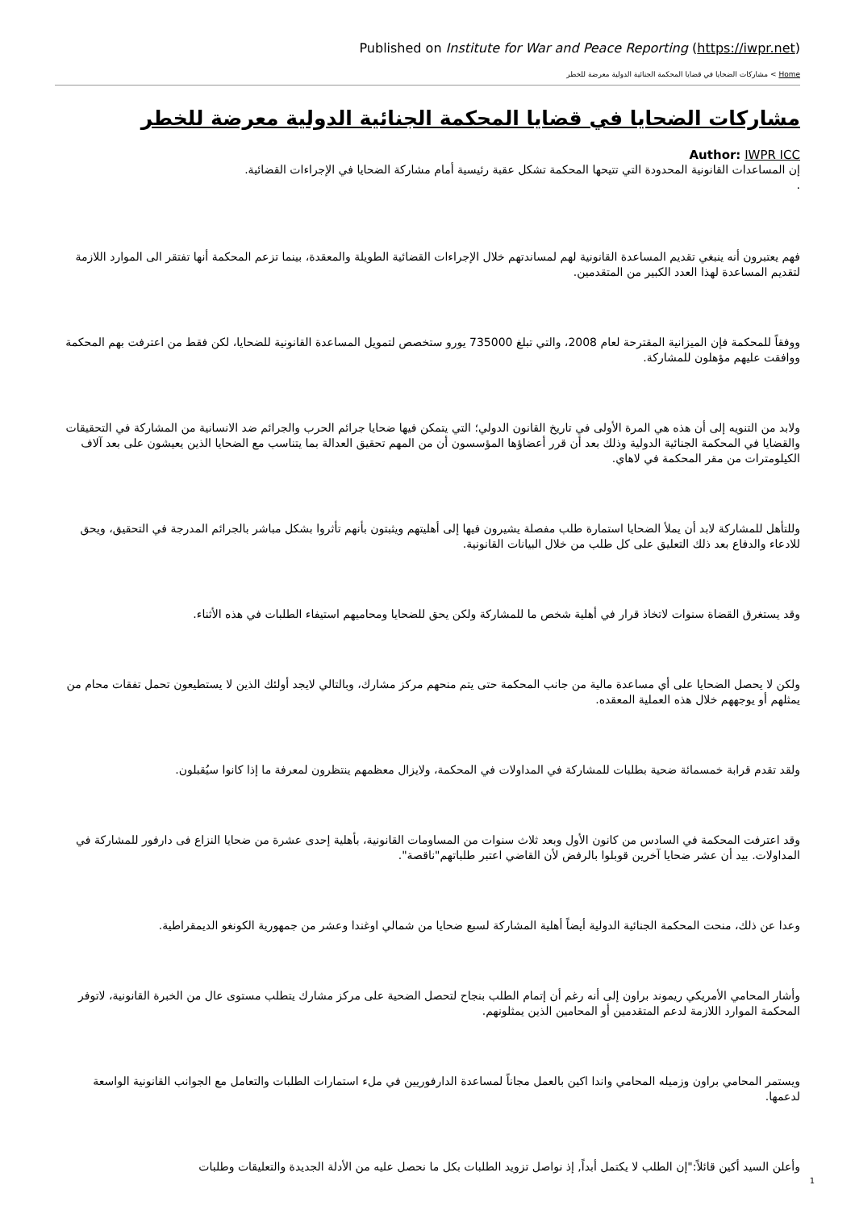Published on Institute for War and Peace Reporting (https://iwpr.net)
Home > مشاركات الضحايا في قضايا المحكمة الجنائية الدولية معرضة للخطر
مشاركات الضحايا في قضايا المحكمة الجنائية الدولية معرضة للخطر
Author: IWPR ICC
إن المساعدات القانونية المحدودة التي تتيحها المحكمة تشكل عقبة رئيسية أمام مشاركة الضحايا في الإجراءات القضائية.
.
فهم يعتبرون أنه ينبغي تقديم المساعدة القانونية لهم لمساندتهم خلال الإجراءات القضائية الطويلة والمعقدة، بينما تزعم المحكمة أنها تفتقر الى الموارد اللازمة لتقديم المساعدة لهذا العدد الكبير من المتقدمين.
ووفقاً للمحكمة فإن الميزانية المقترحة لعام 2008، والتي تبلغ 735000 يورو ستخصص لتمويل المساعدة القانونية للضحايا، لكن فقط من اعترفت بهم المحكمة ووافقت عليهم مؤهلون للمشاركة.
ولابد من التنويه إلى أن هذه هي المرة الأولى في تاريخ القانون الدولي؛ التي يتمكن فيها ضحايا جرائم الحرب والجرائم ضد الانسانية من المشاركة في التحقيقات والقضايا في المحكمة الجنائية الدولية وذلك بعد أن قرر أعضاؤها المؤسسون أن من المهم تحقيق العدالة بما يتناسب مع الضحايا الذين يعيشون على بعد آلاف الكيلومترات من مقر المحكمة في لاهاي.
وللتأهل للمشاركة لابد أن يملأ الضحايا استمارة طلب مفصلة يشيرون فيها إلى أهليتهم ويثبتون بأنهم تأثروا بشكل مباشر بالجرائم المدرجة في التحقيق، ويحق للادعاء والدفاع بعد ذلك التعليق على كل طلب من خلال البيانات القانونية.
وقد يستغرق القضاة سنوات لاتخاذ قرار في أهلية شخص ما للمشاركة ولكن يحق للضحايا ومحاميهم استيفاء الطلبات في هذه الأثناء.
ولكن لا يحصل الضحايا على أي مساعدة مالية من جانب المحكمة حتى يتم منحهم مركز مشارك، وبالتالي لايجد أولئك الذين لا يستطيعون تحمل تفقات محام من يمثلهم أو يوجههم خلال هذه العملية المعقده.
ولقد تقدم قرابة خمسمائة ضحية بطلبات للمشاركة في المداولات في المحكمة، ولايزال معظمهم ينتظرون لمعرفة ما إذا كانوا سيُقبلون.
وقد اعترفت المحكمة في السادس من كانون الأول وبعد ثلاث سنوات من المساومات القانونية، بأهلية إحدى عشرة من ضحايا النزاع فى دارفور للمشاركة في المداولات. بيد أن عشر ضحايا آخرين قوبلوا بالرفض لأن القاضي اعتبر طلباتهم"ناقصة".
وعدا عن ذلك، منحت المحكمة الجنائية الدولية أيضاً أهلية المشاركة لسبع ضحايا من شمالي اوغندا وعشر من جمهورية الكونغو الديمقراطية.
وأشار المحامي الأمريكي ريموند براون إلى أنه رغم أن إتمام الطلب بنجاح لتحصل الضحية على مركز مشارك يتطلب مستوى عال من الخبرة القانونية، لاتوفر المحكمة الموارد اللازمة لدعم المتقدمين أو المحامين الذين يمثلونهم.
ويستمر المحامي براون وزميله المحامي واندا اكين بالعمل مجاناً لمساعدة الدارفوريين في ملء استمارات الطلبات والتعامل مع الجوانب القانونية الواسعة لدعمها.
وأعلن السيد أكين قائلاً:"إن الطلب لا يكتمل أبداً, إذ نواصل تزويد الطلبات بكل ما نحصل عليه من الأدلة الجديدة والتعليقات وطلبات
1